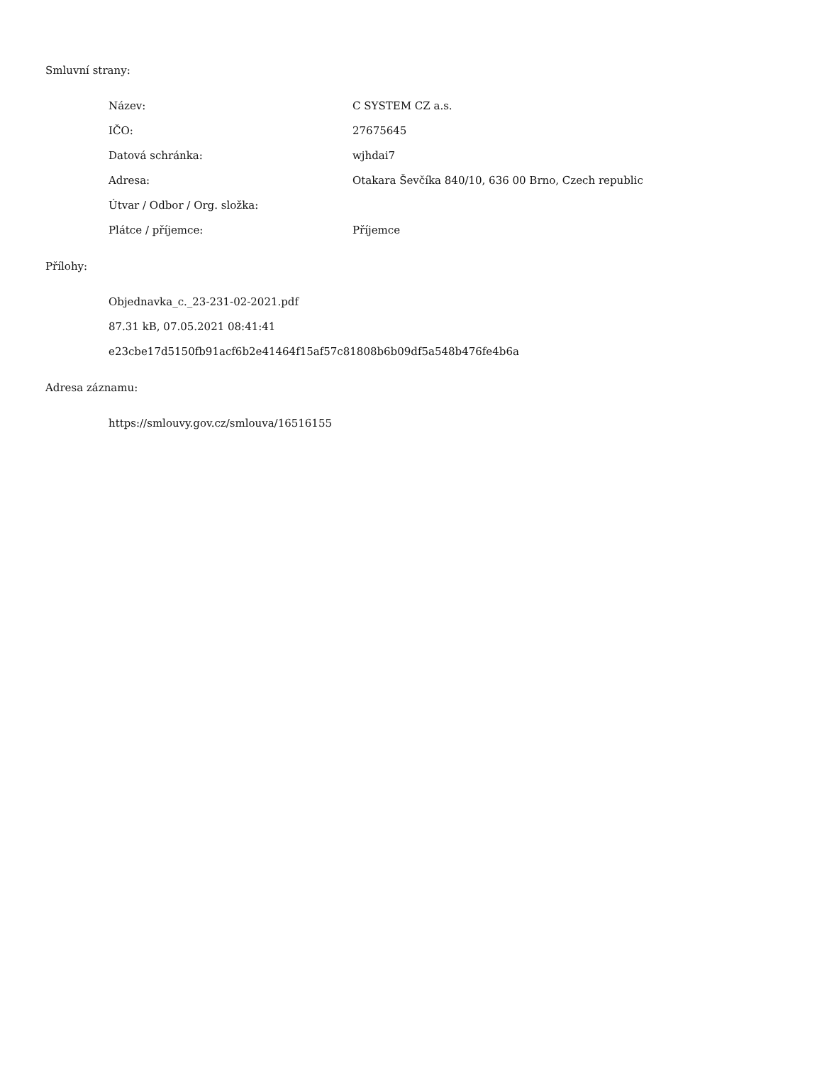Smluvní strany:
Název: C SYSTEM CZ a.s.
IČO: 27675645
Datová schránka: wjhdai7
Adresa: Otakara Ševčíka 840/10, 636 00 Brno, Czech republic
Útvar / Odbor / Org. složka:
Plátce / příjemce: Příjemce
Přílohy:
Objednavka_c._23-231-02-2021.pdf
87.31 kB, 07.05.2021 08:41:41
e23cbe17d5150fb91acf6b2e41464f15af57c81808b6b09df5a548b476fe4b6a
Adresa záznamu:
https://smlouvy.gov.cz/smlouva/16516155